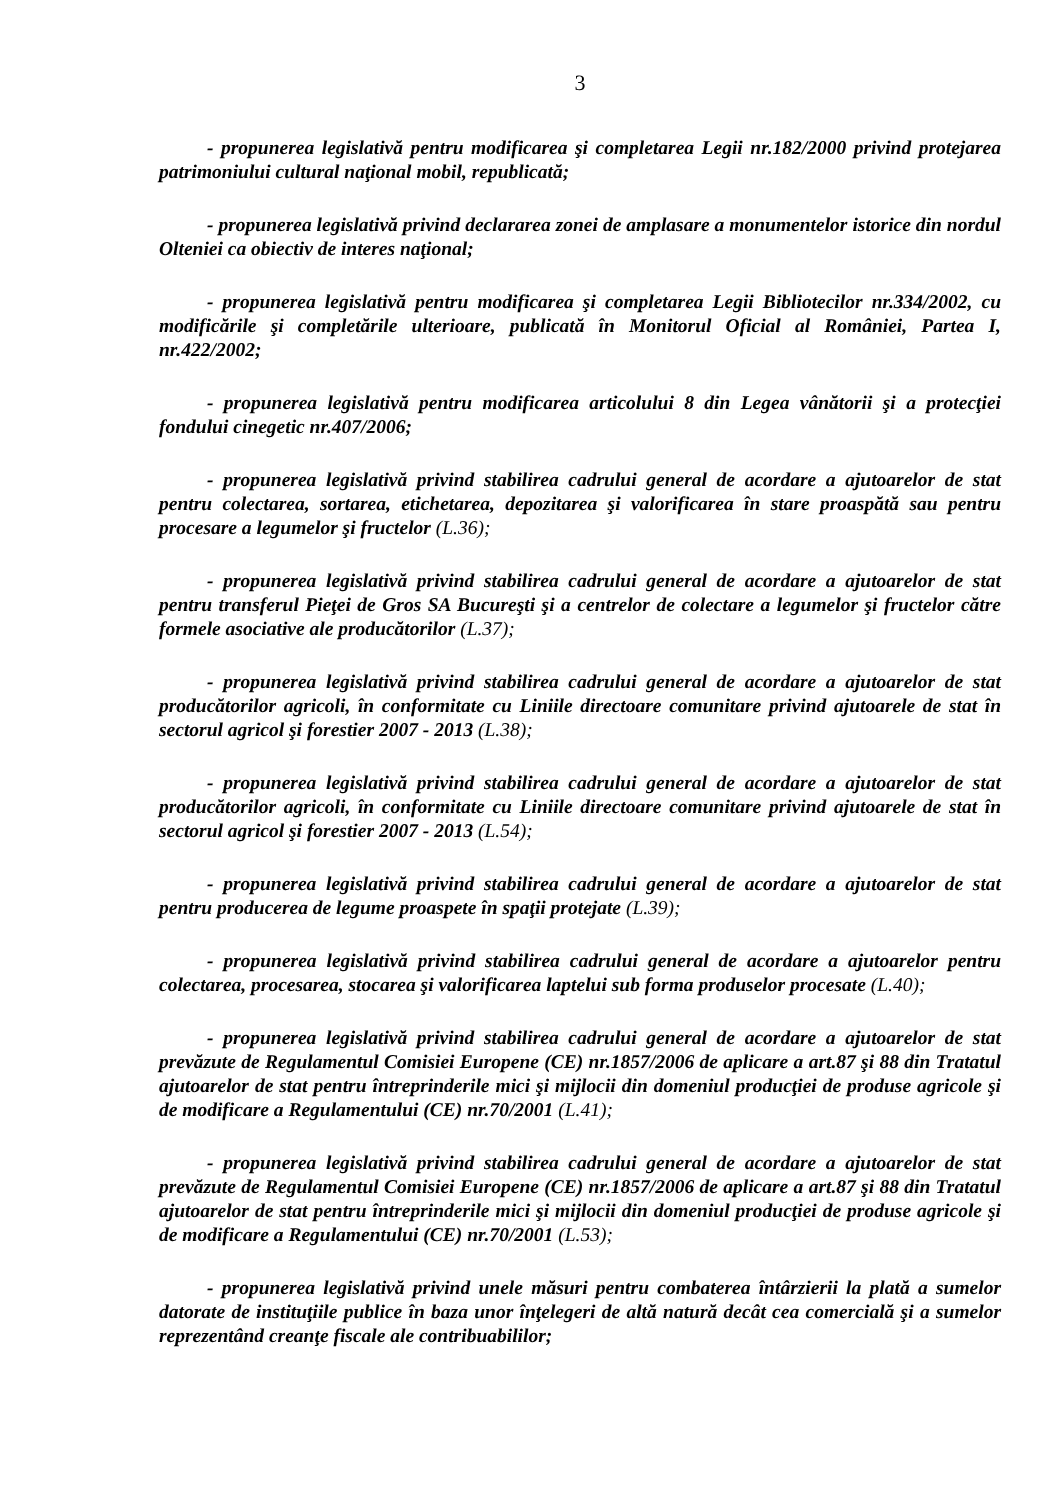3
- propunerea legislativă pentru modificarea şi completarea Legii nr.182/2000 privind protejarea patrimoniului cultural naţional mobil, republicată;
- propunerea legislativă privind declararea zonei de amplasare a monumentelor istorice din nordul Olteniei ca obiectiv de interes naţional;
- propunerea legislativă pentru modificarea şi completarea Legii Bibliotecilor nr.334/2002, cu modificările şi completările ulterioare, publicată în Monitorul Oficial al României, Partea I, nr.422/2002;
- propunerea legislativă pentru modificarea articolului 8 din Legea vânătorii şi a protecţiei fondului cinegetic nr.407/2006;
- propunerea legislativă privind stabilirea cadrului general de acordare a ajutoarelor de stat pentru colectarea, sortarea, etichetarea, depozitarea şi valorificarea în stare proaspătă sau pentru procesare a legumelor şi fructelor (L.36);
- propunerea legislativă privind stabilirea cadrului general de acordare a ajutoarelor de stat pentru transferul Pieţei de Gros SA Bucureşti şi a centrelor de colectare a legumelor şi fructelor către formele asociative ale producătorilor (L.37);
- propunerea legislativă privind stabilirea cadrului general de acordare a ajutoarelor de stat producătorilor agricoli, în conformitate cu Liniile directoare comunitare privind ajutoarele de stat în sectorul agricol şi forestier 2007 - 2013 (L.38);
- propunerea legislativă privind stabilirea cadrului general de acordare a ajutoarelor de stat producătorilor agricoli, în conformitate cu Liniile directoare comunitare privind ajutoarele de stat în sectorul agricol şi forestier 2007 - 2013 (L.54);
- propunerea legislativă privind stabilirea cadrului general de acordare a ajutoarelor de stat pentru producerea de legume proaspete în spaţii protejate (L.39);
- propunerea legislativă privind stabilirea cadrului general de acordare a ajutoarelor pentru colectarea, procesarea, stocarea şi valorificarea laptelui sub forma produselor procesate (L.40);
- propunerea legislativă privind stabilirea cadrului general de acordare a ajutoarelor de stat prevăzute de Regulamentul Comisiei Europene (CE) nr.1857/2006 de aplicare a art.87 şi 88 din Tratatul ajutoarelor de stat pentru întreprinderile mici şi mijlocii din domeniul producţiei de produse agricole şi de modificare a Regulamentului (CE) nr.70/2001 (L.41);
- propunerea legislativă privind stabilirea cadrului general de acordare a ajutoarelor de stat prevăzute de Regulamentul Comisiei Europene (CE) nr.1857/2006 de aplicare a art.87 şi 88 din Tratatul ajutoarelor de stat pentru întreprinderile mici şi mijlocii din domeniul producţiei de produse agricole şi de modificare a Regulamentului (CE) nr.70/2001 (L.53);
- propunerea legislativă privind unele măsuri pentru combaterea întârzierii la plată a sumelor datorate de instituţiile publice în baza unor înţelegeri de altă natură decât cea comercială şi a sumelor reprezentând creanţe fiscale ale contribuabililor;